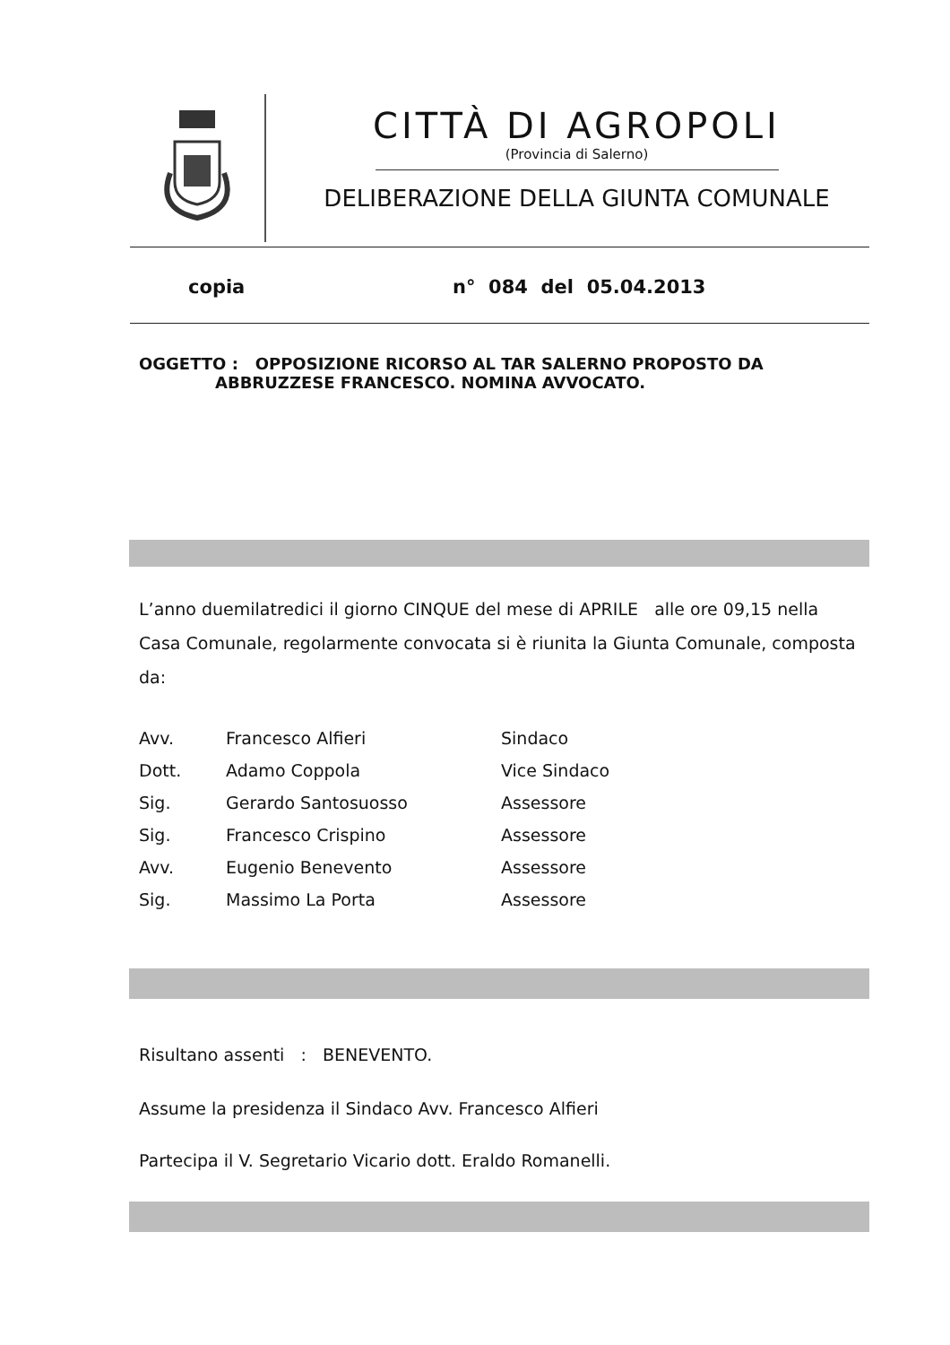CITTÀ DI AGROPOLI
(Provincia di Salerno)
DELIBERAZIONE DELLA GIUNTA COMUNALE
copia n° 084 del 05.04.2013
OGGETTO : OPPOSIZIONE RICORSO AL TAR SALERNO PROPOSTO DA
ABBRUZZESE FRANCESCO. NOMINA AVVOCATO.
L’anno duemilatredici il giorno CINQUE del mese di APRILE alle ore 09,15 nella Casa Comunale, regolarmente convocata si è riunita la Giunta Comunale, composta da:
| Avv. | Francesco Alfieri | Sindaco |
| Dott. | Adamo Coppola | Vice Sindaco |
| Sig. | Gerardo Santosuosso | Assessore |
| Sig. | Francesco Crispino | Assessore |
| Avv. | Eugenio Benevento | Assessore |
| Sig. | Massimo La Porta | Assessore |
Risultano assenti : BENEVENTO.
Assume la presidenza il Sindaco Avv. Francesco Alfieri
Partecipa il V. Segretario Vicario dott. Eraldo Romanelli.